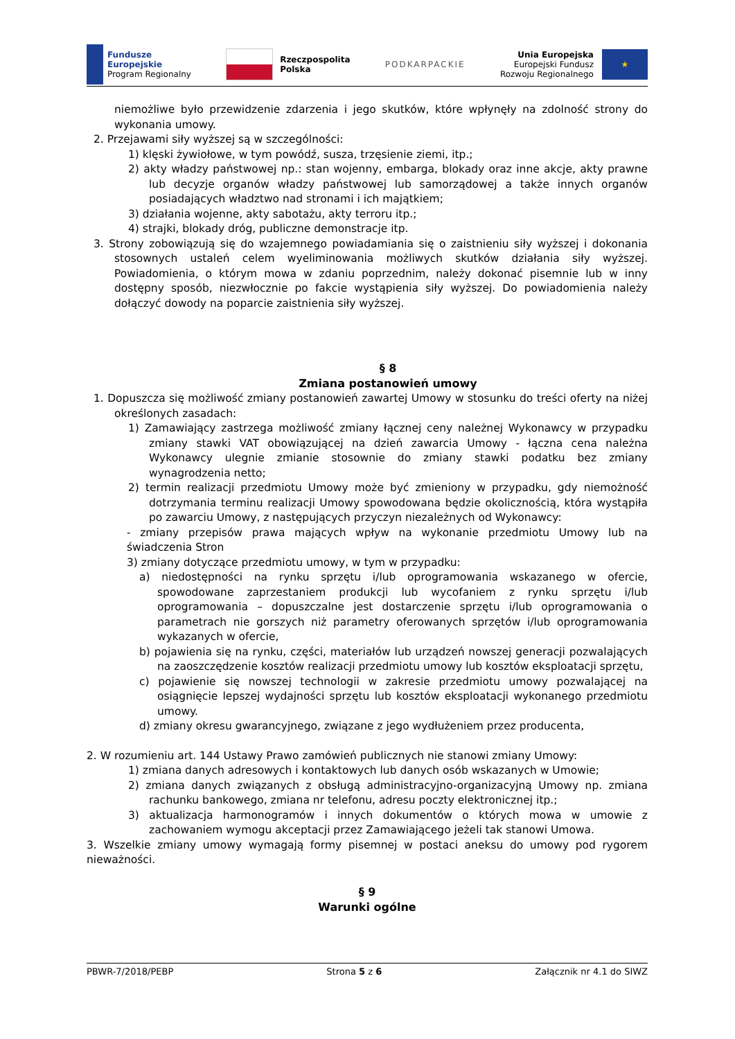Fundusze
Europejskie
Program Regionalny
Rzeczpospolita
Polska
PODKARPACKIE
Unia Europejska
Europejski Fundusz
Rozwoju Regionalnego
★
niemożliwe było przewidzenie zdarzenia i jego skutków, które wpłynęły na zdolność strony do wykonania umowy.
2. Przejawami siły wyższej są w szczególności:
1) klęski żywiołowe, w tym powódź, susza, trzęsienie ziemi, itp.;
2) akty władzy państwowej np.: stan wojenny, embarga, blokady oraz inne akcje, akty prawne lub decyzje organów władzy państwowej lub samorządowej a także innych organów posiadających władztwo nad stronami i ich majątkiem;
3) działania wojenne, akty sabotażu, akty terroru itp.;
4) strajki, blokady dróg, publiczne demonstracje itp.
3. Strony zobowiązują się do wzajemnego powiadamiania się o zaistnieniu siły wyższej i dokonania stosownych ustaleń celem wyeliminowania możliwych skutków działania siły wyższej. Powiadomienia, o którym mowa w zdaniu poprzednim, należy dokonać pisemnie lub w inny dostępny sposób, niezwłocznie po fakcie wystąpienia siły wyższej. Do powiadomienia należy dołączyć dowody na poparcie zaistnienia siły wyższej.
§ 8
Zmiana postanowień umowy
1. Dopuszcza się możliwość zmiany postanowień zawartej Umowy w stosunku do treści oferty na niżej określonych zasadach:
1) Zamawiający zastrzega możliwość zmiany łącznej ceny należnej Wykonawcy w przypadku zmiany stawki VAT obowiązującej na dzień zawarcia Umowy - łączna cena należna Wykonawcy ulegnie zmianie stosownie do zmiany stawki podatku bez zmiany wynagrodzenia netto;
2) termin realizacji przedmiotu Umowy może być zmieniony w przypadku, gdy niemożność dotrzymania terminu realizacji Umowy spowodowana będzie okolicznością, która wystąpiła po zawarciu Umowy, z następujących przyczyn niezależnych od Wykonawcy:
- zmiany przepisów prawa mających wpływ na wykonanie przedmiotu Umowy lub na świadczenia Stron
3) zmiany dotyczące przedmiotu umowy, w tym w przypadku:
a) niedostępności na rynku sprzętu i/lub oprogramowania wskazanego w ofercie, spowodowane zaprzestaniem produkcji lub wycofaniem z rynku sprzętu i/lub oprogramowania – dopuszczalne jest dostarczenie sprzętu i/lub oprogramowania o parametrach nie gorszych niż parametry oferowanych sprzętów i/lub oprogramowania wykazanych w ofercie,
b) pojawienia się na rynku, części, materiałów lub urządzeń nowszej generacji pozwalających na zaoszczędzenie kosztów realizacji przedmiotu umowy lub kosztów eksploatacji sprzętu,
c) pojawienie się nowszej technologii w zakresie przedmiotu umowy pozwalającej na osiągnięcie lepszej wydajności sprzętu lub kosztów eksploatacji wykonanego przedmiotu umowy.
d) zmiany okresu gwarancyjnego, związane z jego wydłużeniem przez producenta,
2. W rozumieniu art. 144 Ustawy Prawo zamówień publicznych nie stanowi zmiany Umowy:
1) zmiana danych adresowych i kontaktowych lub danych osób wskazanych w Umowie;
2) zmiana danych związanych z obsługą administracyjno-organizacyjną Umowy np. zmiana rachunku bankowego, zmiana nr telefonu, adresu poczty elektronicznej itp.;
3) aktualizacja harmonogramów i innych dokumentów o których mowa w umowie z zachowaniem wymogu akceptacji przez Zamawiającego jeżeli tak stanowi Umowa.
3. Wszelkie zmiany umowy wymagają formy pisemnej w postaci aneksu do umowy pod rygorem nieważności.
§ 9
Warunki ogólne
PBWR-7/2018/PEBP Strona 5 z 6 Załącznik nr 4.1 do SIWZ